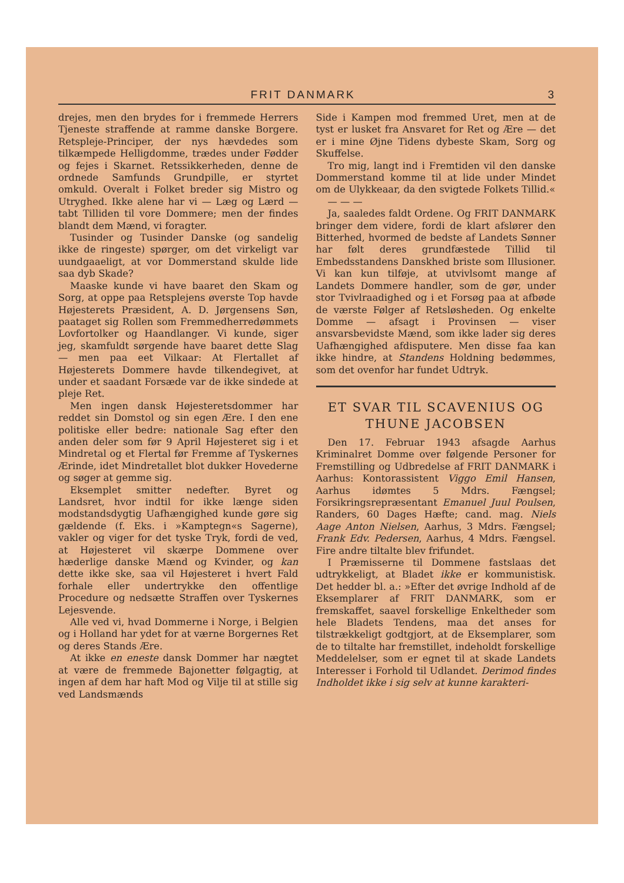FRIT DANMARK 3
drejes, men den brydes for i fremmede Herrers Tjeneste straffende at ramme danske Borgere. Retspleje-Principer, der nys hævdedes som tilkæmpede Helligdomme, trædes under Fødder og fejes i Skarnet. Retssikkerheden, denne de ordnede Samfunds Grundpille, er styrtet omkuld. Overalt i Folket breder sig Mistro og Utryghed. Ikke alene har vi — Læg og Lærd — tabt Tilliden til vore Dommere; men der findes blandt dem Mænd, vi foragter.
Tusinder og Tusinder Danske (og sandelig ikke de ringeste) spørger, om det virkeligt var uundgaaeligt, at vor Dommerstand skulde lide saa dyb Skade?
Maaske kunde vi have baaret den Skam og Sorg, at oppe paa Retsplejens øverste Top havde Højesterets Præsident, A. D. Jørgensens Søn, paataget sig Rollen som Fremmedherredømmets Lovfortolker og Haandlanger. Vi kunde, siger jeg, skamfuldt sørgende have baaret dette Slag — men paa eet Vilkaar: At Flertallet af Højesterets Dommere havde tilkendegivet, at under et saadant Forsæde var de ikke sindede at pleje Ret.
Men ingen dansk Højesteretsdommer har reddet sin Domstol og sin egen Ære. I den ene politiske eller bedre: nationale Sag efter den anden deler som før 9 April Højesteret sig i et Mindretal og et Flertal før Fremme af Tyskernes Ærinde, idet Mindretallet blot dukker Hovederne og søger at gemme sig.
Eksemplet smitter nedefter. Byret og Landsret, hvor indtil for ikke længe siden modstandsdygtig Uafhængighed kunde gøre sig gældende (f. Eks. i »Kamptegn«s Sagerne), vakler og viger for det tyske Tryk, fordi de ved, at Højesteret vil skærpe Dommene over hæderlige danske Mænd og Kvinder, og kan dette ikke ske, saa vil Højesteret i hvert Fald forhale eller undertrykke den offentlige Procedure og nedsætte Straffen over Tyskernes Lejesvende.
Alle ved vi, hvad Dommerne i Norge, i Belgien og i Holland har ydet for at værne Borgernes Ret og deres Stands Ære.
At ikke en eneste dansk Dommer har nægtet at være de fremmede Bajonetter følgagtig, at ingen af dem har haft Mod og Vilje til at stille sig ved Landsmænds
Side i Kampen mod fremmed Uret, men at de tyst er lusket fra Ansvaret for Ret og Ære — det er i mine Øjne Tidens dybeste Skam, Sorg og Skuffelse.
Tro mig, langt ind i Fremtiden vil den danske Dommerstand komme til at lide under Mindet om de Ulykkeaar, da den svigtede Folkets Tillid.«
— — —
Ja, saaledes faldt Ordene. Og FRIT DANMARK bringer dem videre, fordi de klart afslører den Bitterhed, hvormed de bedste af Landets Sønner har følt deres grundfæstede Tillid til Embedsstandens Danskhed briste som Illusioner. Vi kan kun tilføje, at utvivlsomt mange af Landets Dommere handler, som de gør, under stor Tvivlraadighed og i et Forsøg paa at afbøde de værste Følger af Retsløsheden. Og enkelte Domme — afsagt i Provinsen — viser ansvarsbevidste Mænd, som ikke lader sig deres Uafhængighed afdisputere. Men disse faa kan ikke hindre, at Standens Holdning bedømmes, som det ovenfor har fundet Udtryk.
ET SVAR TIL SCAVENIUS OG THUNE JACOBSEN
Den 17. Februar 1943 afsagde Aarhus Kriminalret Domme over følgende Personer for Fremstilling og Udbredelse af FRIT DANMARK i Aarhus: Kontorassistent Viggo Emil Hansen, Aarhus idømtes 5 Mdrs. Fængsel; Forsikringsrepræsentant Emanuel Juul Poulsen, Randers, 60 Dages Hæfte; cand. mag. Niels Aage Anton Nielsen, Aarhus, 3 Mdrs. Fængsel; Frank Edv. Pedersen, Aarhus, 4 Mdrs. Fængsel. Fire andre tiltalte blev frifundet.
I Præmisserne til Dommene fastslaas det udtrykkeligt, at Bladet ikke er kommunistisk. Det hedder bl. a.: »Efter det øvrige Indhold af de Eksemplarer af FRIT DANMARK, som er fremskaffet, saavel forskellige Enkeltheder som hele Bladets Tendens, maa det anses for tilstrækkeligt godtgjort, at de Eksemplarer, som de to tiltalte har fremstillet, indeholdt forskellige Meddelelser, som er egnet til at skade Landets Interesser i Forhold til Udlandet. Derimod findes Indholdet ikke i sig selv at kunne karakteri-